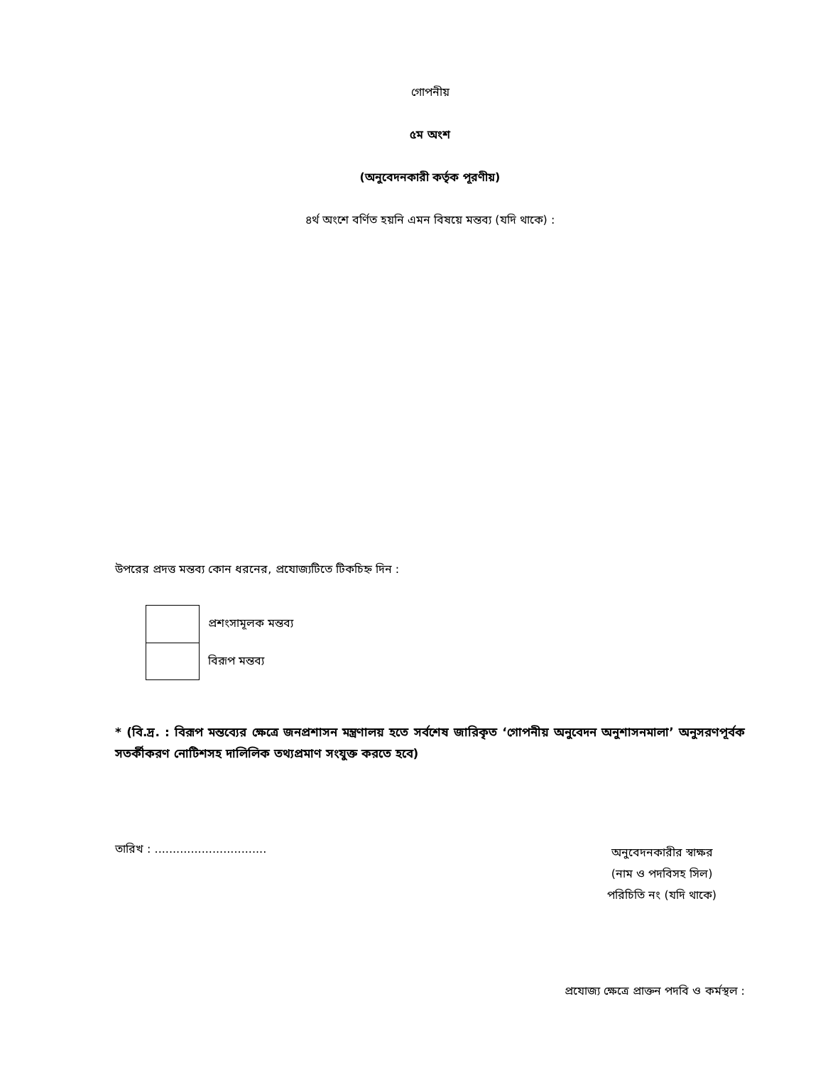গোপনীয়
৫ম অংশ
(অনুবেদনকারী কর্তৃক পূরণীয়)
৪র্থ অংশে বর্ণিত হয়নি এমন বিষয়ে মন্তব্য (যদি থাকে) :
উপরের প্রদত্ত মন্তব্য কোন ধরনের, প্রযোজ্যটিতে টিকচিহ্ন দিন :
প্রশংসামূলক মন্তব্য
বিরূপ মন্তব্য
* (বি.দ্র. : বিরূপ মন্তব্যের ক্ষেত্রে জনপ্রশাসন মন্ত্রণালয় হতে সর্বশেষ জারিকৃত ‘গোপনীয় অনুবেদন অনুশাসনমালা’ অনুসরণপূর্বক সতর্কীকরণ নোটিশসহ দালিলিক তথ্যপ্রমাণ সংযুক্ত করতে হবে)
তারিখ : ...............................
অনুবেদনকারীর স্বাক্ষর
(নাম ও পদবিসহ সিল)
পরিচিতি নং (যদি থাকে)
প্রযোজ্য ক্ষেত্রে প্রাক্তন পদবি ও কর্মস্থল :